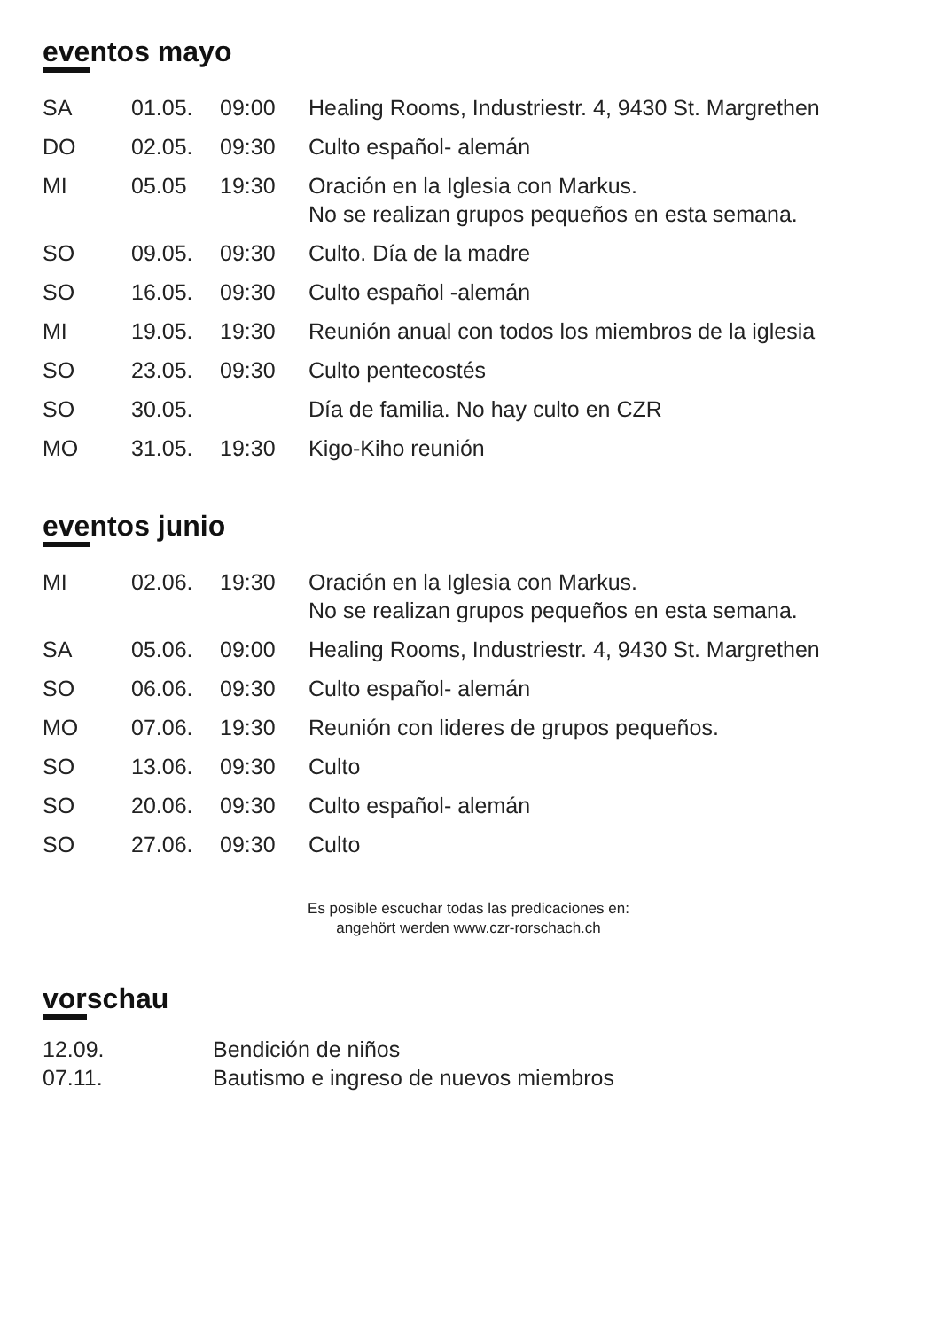eventos mayo
| SA | 01.05. | 09:00 | Healing Rooms, Industriestr. 4, 9430 St. Margrethen |
| DO | 02.05. | 09:30 | Culto español- alemán |
| MI | 05.05 | 19:30 | Oración en la Iglesia con Markus. No se realizan grupos pequeños en esta semana. |
| SO | 09.05. | 09:30 | Culto. Día de la madre |
| SO | 16.05. | 09:30 | Culto español -alemán |
| MI | 19.05. | 19:30 | Reunión anual con todos los miembros de la iglesia |
| SO | 23.05. | 09:30 | Culto pentecostés |
| SO | 30.05. | | Día de familia. No hay culto en CZR |
| MO | 31.05. | 19:30 | Kigo-Kiho reunión |
eventos junio
| MI | 02.06. | 19:30 | Oración en la Iglesia con Markus. No se realizan grupos pequeños en esta semana. |
| SA | 05.06. | 09:00 | Healing Rooms, Industriestr. 4, 9430 St. Margrethen |
| SO | 06.06. | 09:30 | Culto español- alemán |
| MO | 07.06. | 19:30 | Reunión con lideres de grupos pequeños. |
| SO | 13.06. | 09:30 | Culto |
| SO | 20.06. | 09:30 | Culto español- alemán |
| SO | 27.06. | 09:30 | Culto |
Es posible escuchar todas las predicaciones en:
angehört werden www.czr-rorschach.ch
vorschau
| 12.09. | Bendición de niños |
| 07.11. | Bautismo e ingreso de nuevos miembros |